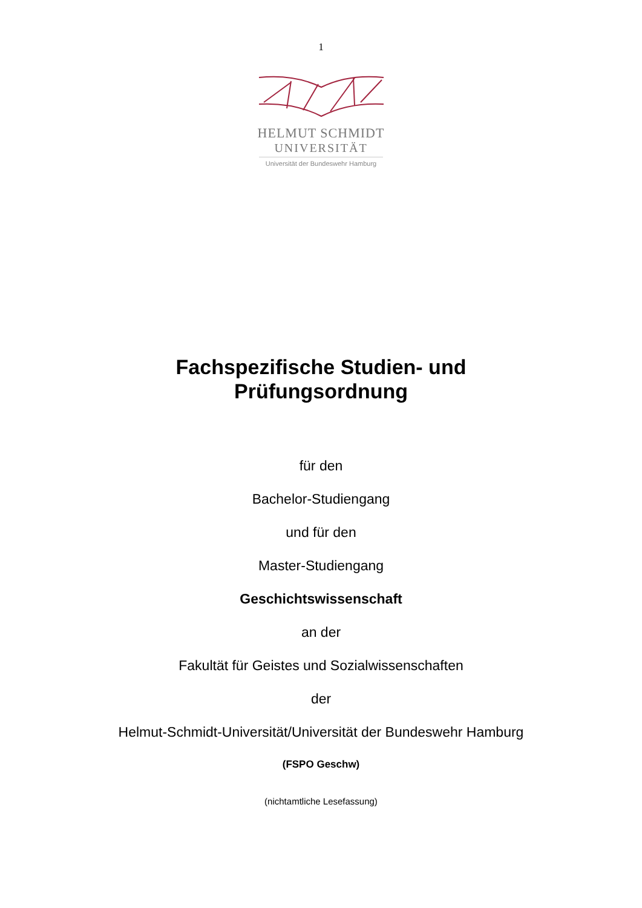1
HELMUT SCHMIDT
UNIVERSITÄT
Universität der Bundeswehr Hamburg
Fachspezifische Studien- und
Prüfungsordnung
für den
Bachelor-Studiengang
und für den
Master-Studiengang
Geschichtswissenschaft
an der
Fakultät für Geistes und Sozialwissenschaften
der
Helmut-Schmidt-Universität/Universität der Bundeswehr Hamburg
(FSPO Geschw)
(nichtamtliche Lesefassung)